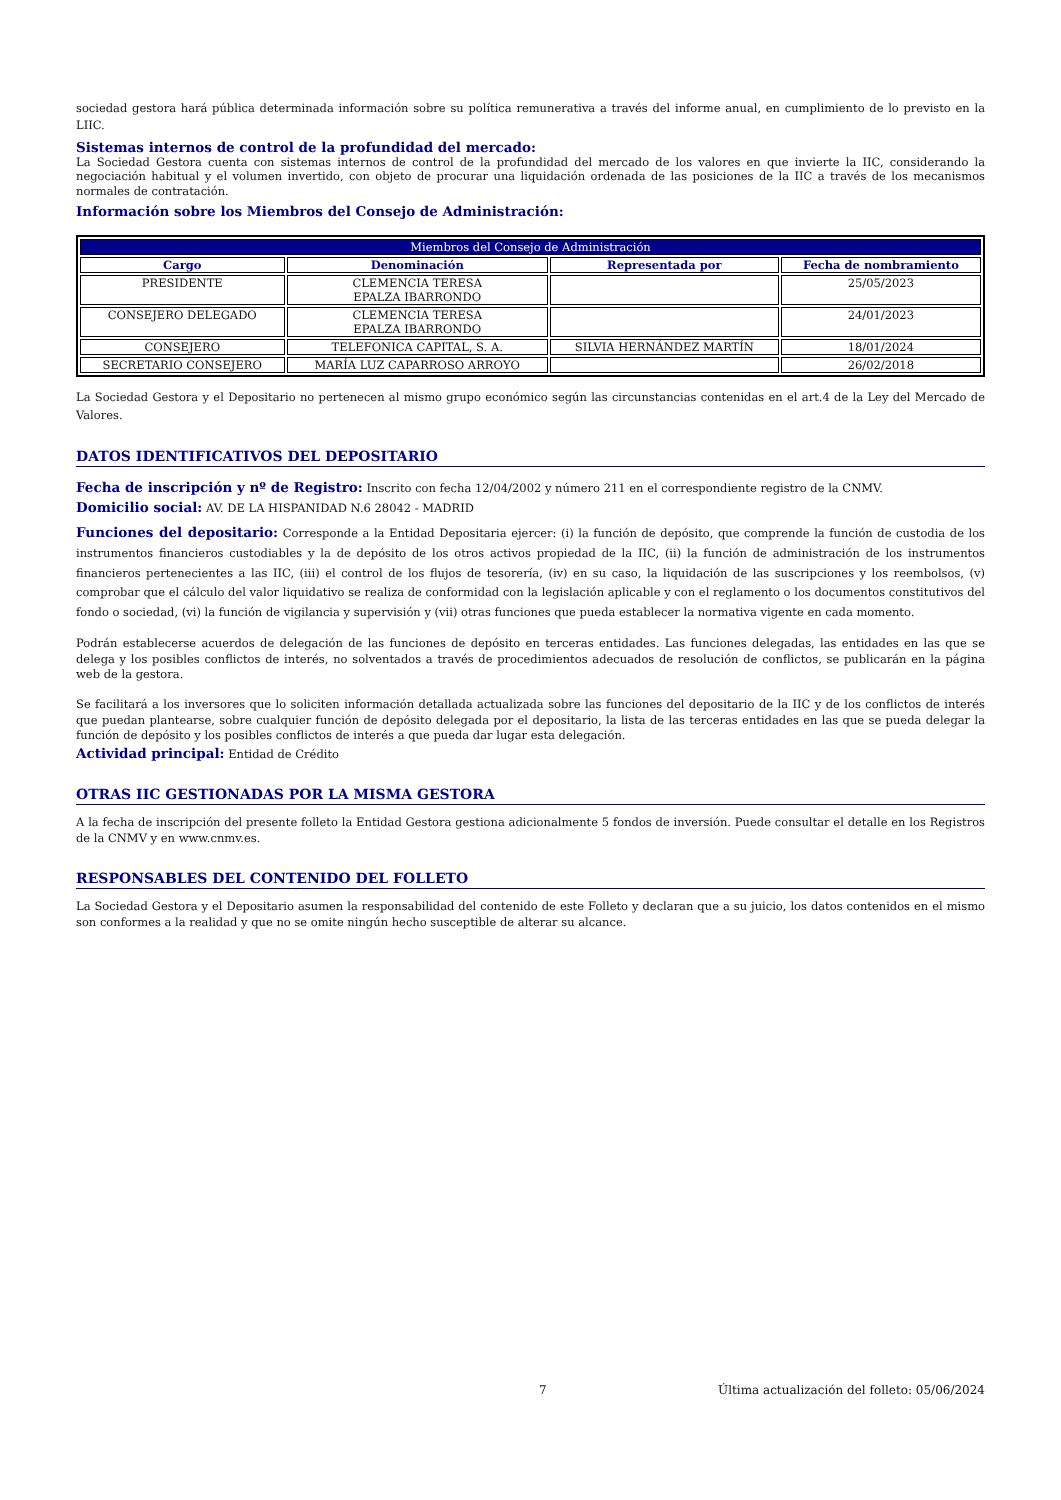sociedad gestora hará pública determinada información sobre su política remunerativa a través del informe anual, en cumplimiento de lo previsto en la LIIC.
Sistemas internos de control de la profundidad del mercado:
La Sociedad Gestora cuenta con sistemas internos de control de la profundidad del mercado de los valores en que invierte la IIC, considerando la negociación habitual y el volumen invertido, con objeto de procurar una liquidación ordenada de las posiciones de la IIC a través de los mecanismos normales de contratación.
Información sobre los Miembros del Consejo de Administración:
| Miembros del Consejo de Administración | | | |
| --- | --- | --- | --- |
| Cargo | Denominación | Representada por | Fecha de nombramiento |
| PRESIDENTE | CLEMENCIA TERESA EPALZA IBARRONDO | | 25/05/2023 |
| CONSEJERO DELEGADO | CLEMENCIA TERESA EPALZA IBARRONDO | | 24/01/2023 |
| CONSEJERO | TELEFONICA CAPITAL, S. A. | SILVIA HERNÁNDEZ MARTÍN | 18/01/2024 |
| SECRETARIO CONSEJERO | MARÍA LUZ CAPARROSO ARROYO | | 26/02/2018 |
La Sociedad Gestora y el Depositario no pertenecen al mismo grupo económico según las circunstancias contenidas en el art.4 de la Ley del Mercado de Valores.
DATOS IDENTIFICATIVOS DEL DEPOSITARIO
Fecha de inscripción y nº de Registro: Inscrito con fecha 12/04/2002 y número 211 en el correspondiente registro de la CNMV.
Domicilio social: AV. DE LA HISPANIDAD N.6 28042 - MADRID
Funciones del depositario: Corresponde a la Entidad Depositaria ejercer: (i) la función de depósito, que comprende la función de custodia de los instrumentos financieros custodiables y la de depósito de los otros activos propiedad de la IIC, (ii) la función de administración de los instrumentos financieros pertenecientes a las IIC, (iii) el control de los flujos de tesorería, (iv) en su caso, la liquidación de las suscripciones y los reembolsos, (v) comprobar que el cálculo del valor liquidativo se realiza de conformidad con la legislación aplicable y con el reglamento o los documentos constitutivos del fondo o sociedad, (vi) la función de vigilancia y supervisión y (vii) otras funciones que pueda establecer la normativa vigente en cada momento.
Podrán establecerse acuerdos de delegación de las funciones de depósito en terceras entidades. Las funciones delegadas, las entidades en las que se delega y los posibles conflictos de interés, no solventados a través de procedimientos adecuados de resolución de conflictos, se publicarán en la página web de la gestora.
Se facilitará a los inversores que lo soliciten información detallada actualizada sobre las funciones del depositario de la IIC y de los conflictos de interés que puedan plantearse, sobre cualquier función de depósito delegada por el depositario, la lista de las terceras entidades en las que se pueda delegar la función de depósito y los posibles conflictos de interés a que pueda dar lugar esta delegación.
Actividad principal: Entidad de Crédito
OTRAS IIC GESTIONADAS POR LA MISMA GESTORA
A la fecha de inscripción del presente folleto la Entidad Gestora gestiona adicionalmente 5 fondos de inversión. Puede consultar el detalle en los Registros de la CNMV y en www.cnmv.es.
RESPONSABLES DEL CONTENIDO DEL FOLLETO
La Sociedad Gestora y el Depositario asumen la responsabilidad del contenido de este Folleto y declaran que a su juicio, los datos contenidos en el mismo son conformes a la realidad y que no se omite ningún hecho susceptible de alterar su alcance.
7 Última actualización del folleto: 05/06/2024